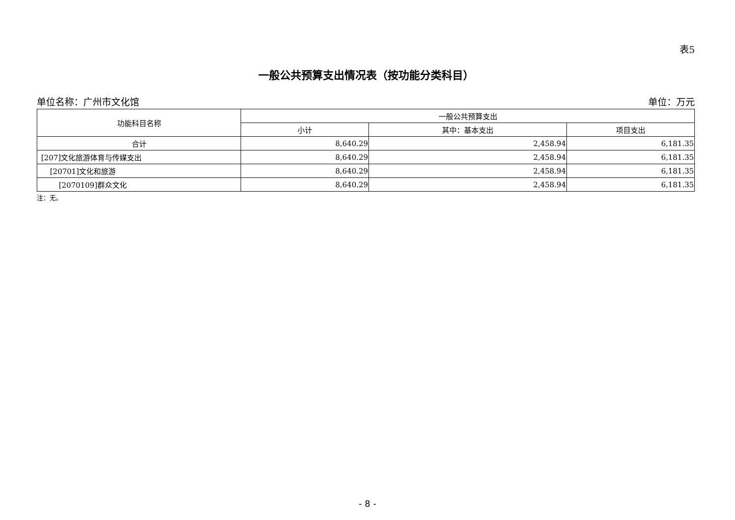表5
一般公共预算支出情况表（按功能分类科目）
单位名称：广州市文化馆 单位：万元
| 功能科目名称 | 一般公共预算支出 | | |
| --- | --- | --- | --- |
| | 小计 | 其中：基本支出 | 项目支出 |
| 合计 | 8,640.29 | 2,458.94 | 6,181.35 |
| [207]文化旅游体育与传媒支出 | 8,640.29 | 2,458.94 | 6,181.35 |
| [20701]文化和旅游 | 8,640.29 | 2,458.94 | 6,181.35 |
| [2070109]群众文化 | 8,640.29 | 2,458.94 | 6,181.35 |
注：无。
- 8 -